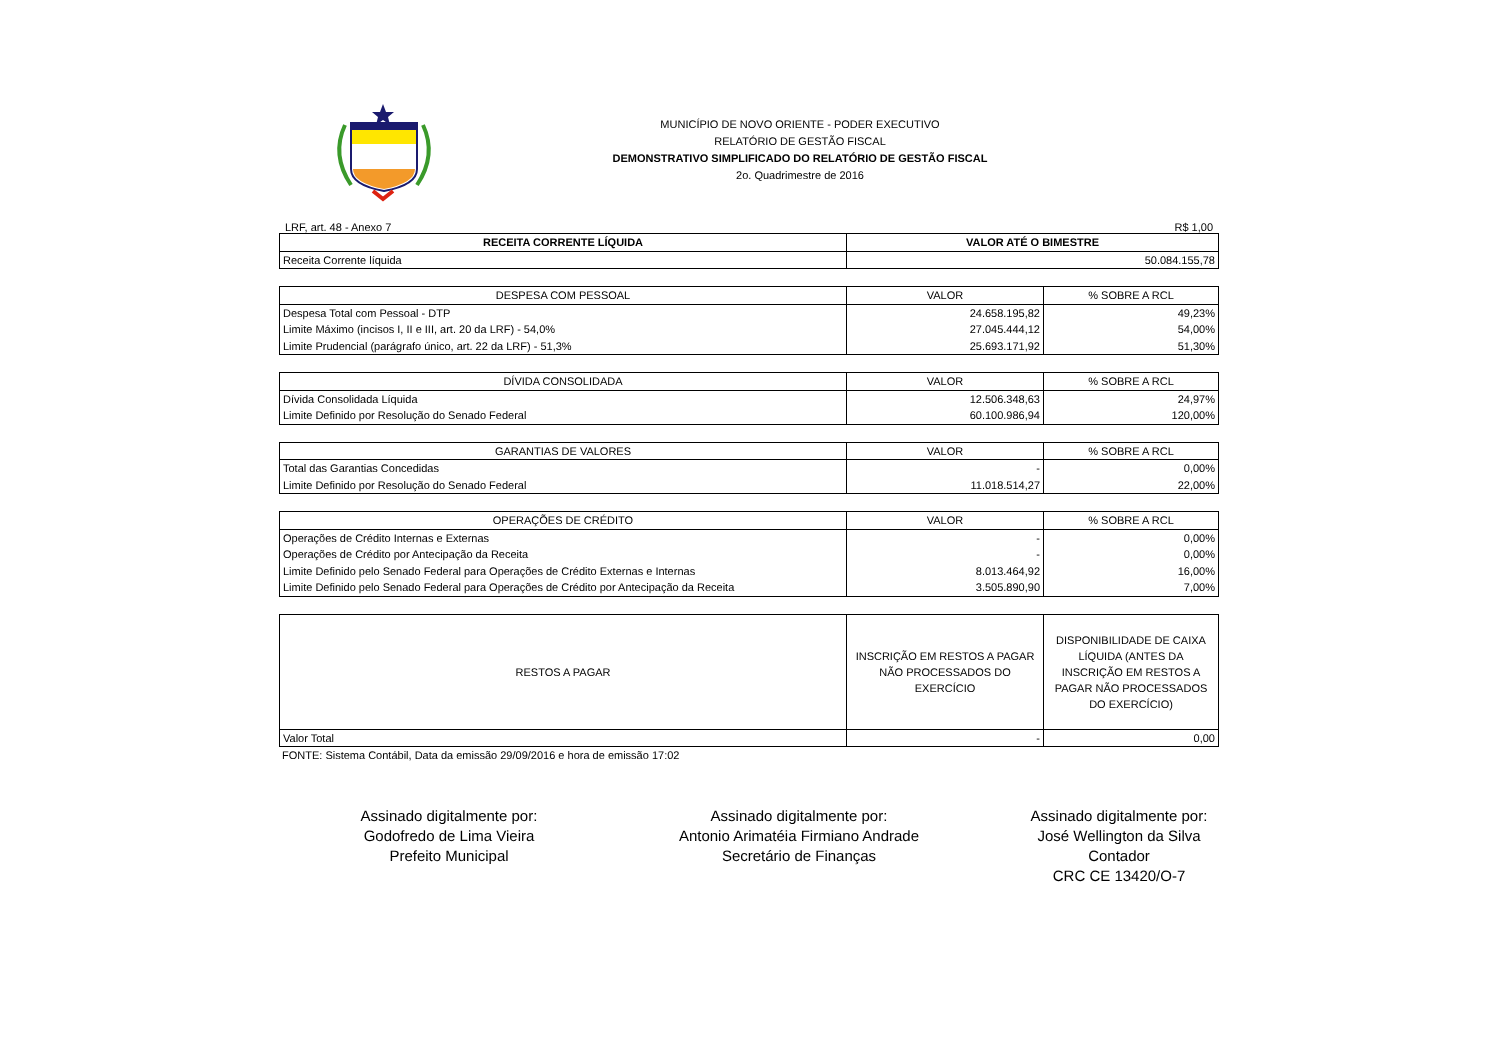MUNICÍPIO DE NOVO ORIENTE - PODER EXECUTIVO
RELATÓRIO DE GESTÃO FISCAL
DEMONSTRATIVO SIMPLIFICADO DO RELATÓRIO DE GESTÃO FISCAL
2o. Quadrimestre de 2016
LRF, art. 48 - Anexo 7 R$ 1,00
| RECEITA CORRENTE LÍQUIDA | VALOR ATÉ O BIMESTRE |
| --- | --- |
| Receita Corrente líquida | 50.084.155,78 |
| DESPESA COM PESSOAL | VALOR | % SOBRE A RCL |
| --- | --- | --- |
| Despesa Total com Pessoal - DTP | 24.658.195,82 | 49,23% |
| Limite Máximo (incisos I, II e III, art. 20 da LRF) - 54,0% | 27.045.444,12 | 54,00% |
| Limite Prudencial (parágrafo único, art. 22 da LRF) - 51,3% | 25.693.171,92 | 51,30% |
| DÍVIDA CONSOLIDADA | VALOR | % SOBRE A RCL |
| --- | --- | --- |
| Dívida Consolidada Líquida | 12.506.348,63 | 24,97% |
| Limite Definido por Resolução do Senado Federal | 60.100.986,94 | 120,00% |
| GARANTIAS DE VALORES | VALOR | % SOBRE A RCL |
| --- | --- | --- |
| Total das Garantias Concedidas | - | 0,00% |
| Limite Definido por Resolução do Senado Federal | 11.018.514,27 | 22,00% |
| OPERAÇÕES DE CRÉDITO | VALOR | % SOBRE A RCL |
| --- | --- | --- |
| Operações de Crédito Internas e Externas | - | 0,00% |
| Operações de Crédito por Antecipação da Receita | - | 0,00% |
| Limite Definido pelo Senado Federal para Operações de Crédito Externas e Internas | 8.013.464,92 | 16,00% |
| Limite Definido pelo Senado Federal para Operações de Crédito por Antecipação da Receita | 3.505.890,90 | 7,00% |
| RESTOS A PAGAR | INSCRIÇÃO EM RESTOS A PAGAR NÃO PROCESSADOS DO EXERCÍCIO | DISPONIBILIDADE DE CAIXA LÍQUIDA (ANTES DA INSCRIÇÃO EM RESTOS A PAGAR NÃO PROCESSADOS DO EXERCÍCIO) |
| --- | --- | --- |
| Valor Total | - | 0,00 |
FONTE: Sistema Contábil, Data da emissão 29/09/2016 e hora de emissão 17:02
Assinado digitalmente por:
Godofredo de Lima Vieira
Prefeito Municipal
Assinado digitalmente por:
Antonio Arimatéia Firmiano Andrade
Secretário de Finanças
Assinado digitalmente por:
José Wellington da Silva
Contador
CRC CE 13420/O-7